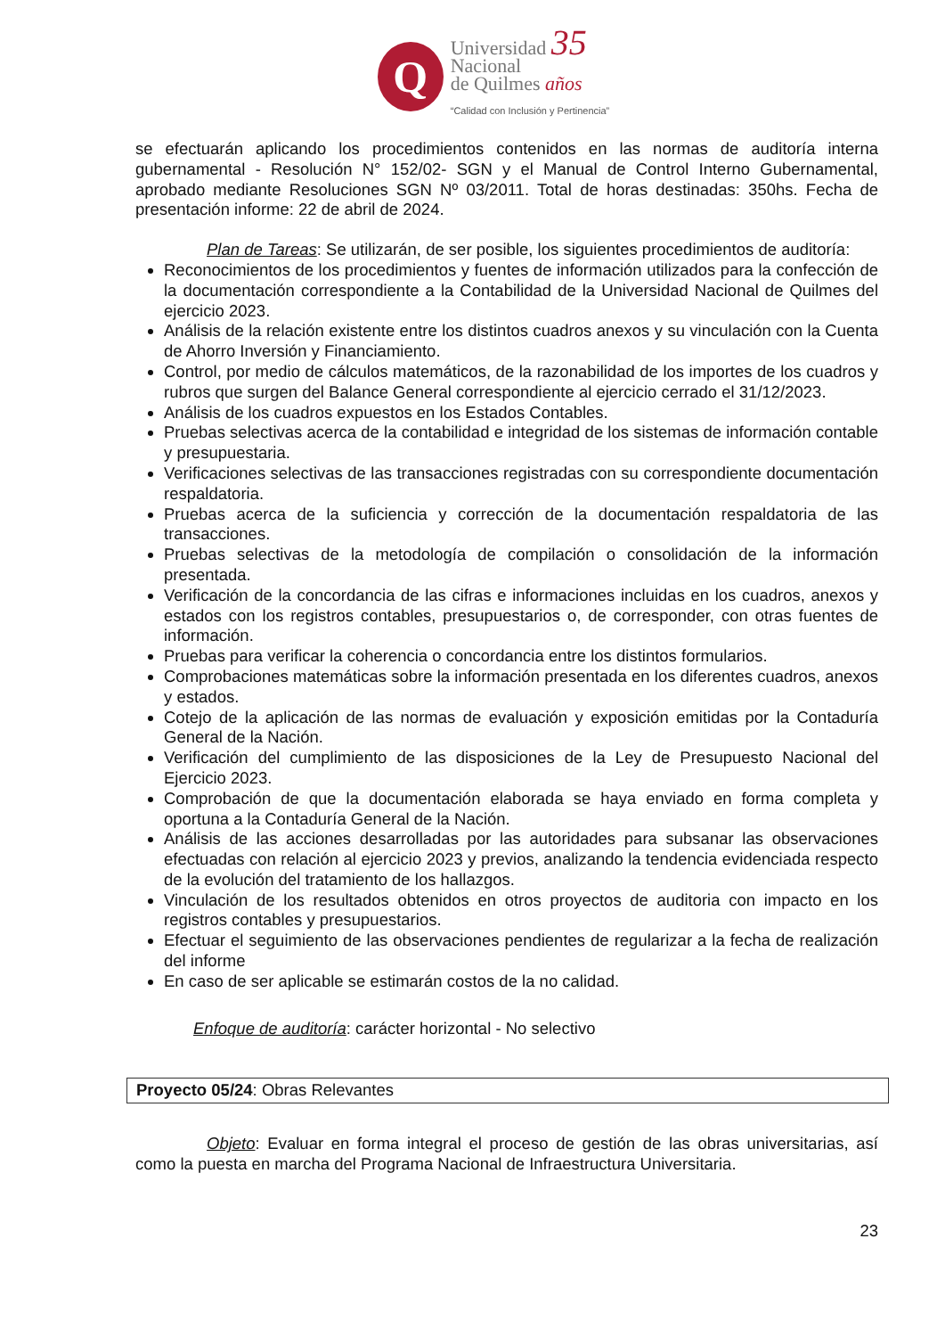Q
Universidad 35
Nacional
de Quilmes años
“Calidad con Inclusión y Pertinencia”
se efectuarán aplicando los procedimientos contenidos en las normas de auditoría interna gubernamental - Resolución N° 152/02- SGN y el Manual de Control Interno Gubernamental, aprobado mediante Resoluciones SGN Nº 03/2011. Total de horas destinadas: 350hs. Fecha de presentación informe: 22 de abril de 2024.
Plan de Tareas: Se utilizarán, de ser posible, los siguientes procedimientos de auditoría:
Reconocimientos de los procedimientos y fuentes de información utilizados para la confección de la documentación correspondiente a la Contabilidad de la Universidad Nacional de Quilmes del ejercicio 2023.
Análisis de la relación existente entre los distintos cuadros anexos y su vinculación con la Cuenta de Ahorro Inversión y Financiamiento.
Control, por medio de cálculos matemáticos, de la razonabilidad de los importes de los cuadros y rubros que surgen del Balance General correspondiente al ejercicio cerrado el 31/12/2023.
Análisis de los cuadros expuestos en los Estados Contables.
Pruebas selectivas acerca de la contabilidad e integridad de los sistemas de información contable y presupuestaria.
Verificaciones selectivas de las transacciones registradas con su correspondiente documentación respaldatoria.
Pruebas acerca de la suficiencia y corrección de la documentación respaldatoria de las transacciones.
Pruebas selectivas de la metodología de compilación o consolidación de la información presentada.
Verificación de la concordancia de las cifras e informaciones incluidas en los cuadros, anexos y estados con los registros contables, presupuestarios o, de corresponder, con otras fuentes de información.
Pruebas para verificar la coherencia o concordancia entre los distintos formularios.
Comprobaciones matemáticas sobre la información presentada en los diferentes cuadros, anexos y estados.
Cotejo de la aplicación de las normas de evaluación y exposición emitidas por la Contaduría General de la Nación.
Verificación del cumplimiento de las disposiciones de la Ley de Presupuesto Nacional del Ejercicio 2023.
Comprobación de que la documentación elaborada se haya enviado en forma completa y oportuna a la Contaduría General de la Nación.
Análisis de las acciones desarrolladas por las autoridades para subsanar las observaciones efectuadas con relación al ejercicio 2023 y previos, analizando la tendencia evidenciada respecto de la evolución del tratamiento de los hallazgos.
Vinculación de los resultados obtenidos en otros proyectos de auditoria con impacto en los registros contables y presupuestarios.
Efectuar el seguimiento de las observaciones pendientes de regularizar a la fecha de realización del informe
En caso de ser aplicable se estimarán costos de la no calidad.
Enfoque de auditoría: carácter horizontal - No selectivo
Proyecto 05/24: Obras Relevantes
Objeto: Evaluar en forma integral el proceso de gestión de las obras universitarias, así como la puesta en marcha del Programa Nacional de Infraestructura Universitaria.
23